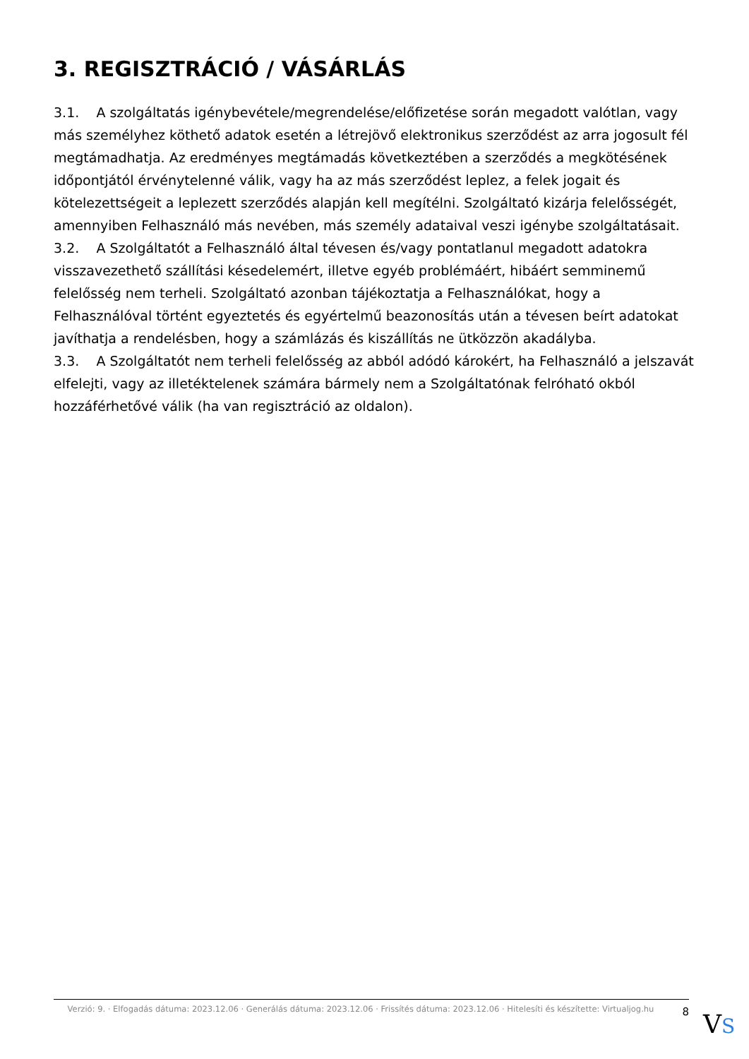3. REGISZTRÁCIÓ / VÁSÁRLÁS
3.1. A szolgáltatás igénybevétele/megrendelése/előfizetése során megadott valótlan, vagy más személyhez köthető adatok esetén a létrejövő elektronikus szerződést az arra jogosult fél megtámadhatja. Az eredményes megtámadás következtében a szerződés a megkötésének időpontjától érvénytelenné válik, vagy ha az más szerződést leplez, a felek jogait és kötelezettségeit a leplezett szerződés alapján kell megítélni. Szolgáltató kizárja felelősségét, amennyiben Felhasználó más nevében, más személy adataival veszi igénybe szolgáltatásait.
3.2. A Szolgáltatót a Felhasználó által tévesen és/vagy pontatlanul megadott adatokra visszavezethető szállítási késedelemért, illetve egyéb problémáért, hibáért semminemű felelősség nem terheli. Szolgáltató azonban tájékoztatja a Felhasználókat, hogy a Felhasználóval történt egyeztetés és egyértelmű beazonosítás után a tévesen beírt adatokat javíthatja a rendelésben, hogy a számlázás és kiszállítás ne ütközzön akadályba.
3.3. A Szolgáltatót nem terheli felelősség az abból adódó károkért, ha Felhasználó a jelszavát elfelejti, vagy az illetéktelenek számára bármely nem a Szolgáltatónak felróható okból hozzáférhetővé válik (ha van regisztráció az oldalon).
Verzió: 9. · Elfogadás dátuma: 2023.12.06 · Generálás dátuma: 2023.12.06 · Frissítés dátuma: 2023.12.06 · Hitelesíti és készítette: Virtualjog.hu
8
VS